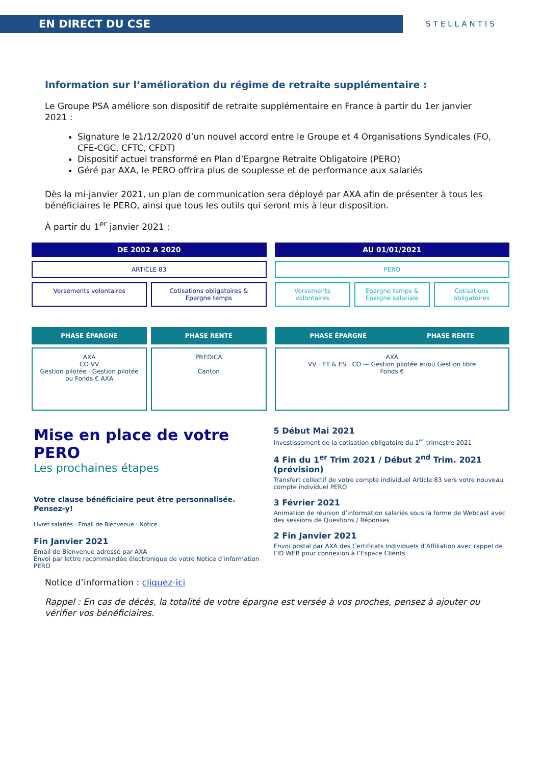EN DIRECT DU CSE
STELLANTIS
Information sur l’amélioration du régime de retraite supplémentaire :
Le Groupe PSA améliore son dispositif de retraite supplémentaire en France à partir du 1er janvier 2021 :
Signature le 21/12/2020 d’un nouvel accord entre le Groupe et 4 Organisations Syndicales (FO, CFE-CGC, CFTC, CFDT)
Dispositif actuel transformé en Plan d’Epargne Retraite Obligatoire (PERO)
Géré par AXA, le PERO offrira plus de souplesse et de performance aux salariés
Dès la mi-janvier 2021, un plan de communication sera déployé par AXA afin de présenter à tous les bénéficiaires le PERO, ainsi que tous les outils qui seront mis à leur disposition.
À partir du 1<sup>er</sup> janvier 2021 :
DE 2002 A 2020
ARTICLE 83
Versements volontaires Cotisations obligatoires & Epargne temps
PHASE ÉPARGNE
AXA
CO VV
Gestion pilotée · Gestion pilotée ou Fonds € AXA
PHASE RENTE
PREDICA
Canton
AU 01/01/2021
PERO
Versements volontaires Epargne temps & Epargne salariale
Cotisations obligatoires
PHASE ÉPARGNE PHASE RENTE
AXA
VV · ET & ES · CO — Gestion pilotée et/ou Gestion libre
Fonds €
Mise en place de votre PERO
Les prochaines étapes
Votre clause bénéficiaire peut être personnalisée. Pensez-y!
Livret salariés · Email de Bienvenue · Notice
Fin Janvier 2021
Email de Bienvenue adressé par AXA
Envoi par lettre recommandée électronique de votre Notice d’information PERO
5 Début Mai 2021
Investissement de la cotisation obligatoire du 1<sup>er</sup> trimestre 2021
4 Fin du 1<sup>er</sup> Trim 2021 / Début 2<sup>nd</sup> Trim. 2021 (prévision)
Transfert collectif de votre compte individuel Article 83 vers votre nouveau compte individuel PERO
3 Février 2021
Animation de réunion d’information salariés sous la forme de Webcast avec des sessions de Questions / Réponses
2 Fin Janvier 2021
Envoi postal par AXA des Certificats Individuels d’Affiliation avec rappel de l’ID WEB pour connexion à l’Espace Clients
Notice d’information : cliquez-ici
Rappel : En cas de décès, la totalité de votre épargne est versée à vos proches, pensez à ajouter ou vérifier vos bénéficiaires.